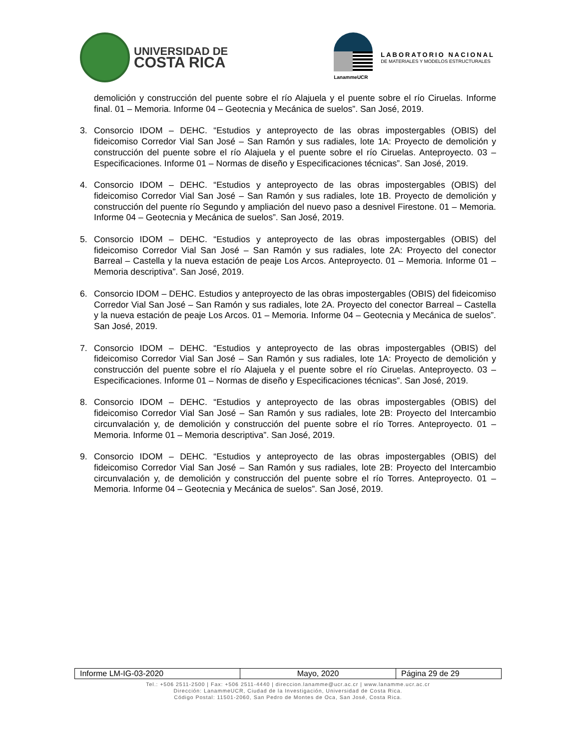UNIVERSIDAD DE
COSTA RICA
LanammeUCR
LABORATORIO NACIONAL
DE MATERIALES Y MODELOS ESTRUCTURALES
demolición y construcción del puente sobre el río Alajuela y el puente sobre el río Ciruelas. Informe final. 01 – Memoria. Informe 04 – Geotecnia y Mecánica de suelos”. San José, 2019.
3. Consorcio IDOM – DEHC. “Estudios y anteproyecto de las obras impostergables (OBIS) del fideicomiso Corredor Vial San José – San Ramón y sus radiales, lote 1A: Proyecto de demolición y construcción del puente sobre el río Alajuela y el puente sobre el río Ciruelas. Anteproyecto. 03 – Especificaciones. Informe 01 – Normas de diseño y Especificaciones técnicas”. San José, 2019.
4. Consorcio IDOM – DEHC. “Estudios y anteproyecto de las obras impostergables (OBIS) del fideicomiso Corredor Vial San José – San Ramón y sus radiales, lote 1B. Proyecto de demolición y construcción del puente río Segundo y ampliación del nuevo paso a desnivel Firestone. 01 – Memoria. Informe 04 – Geotecnia y Mecánica de suelos”. San José, 2019.
5. Consorcio IDOM – DEHC. “Estudios y anteproyecto de las obras impostergables (OBIS) del fideicomiso Corredor Vial San José – San Ramón y sus radiales, lote 2A: Proyecto del conector Barreal – Castella y la nueva estación de peaje Los Arcos. Anteproyecto. 01 – Memoria. Informe 01 – Memoria descriptiva”. San José, 2019.
6. Consorcio IDOM – DEHC. Estudios y anteproyecto de las obras impostergables (OBIS) del fideicomiso Corredor Vial San José – San Ramón y sus radiales, lote 2A. Proyecto del conector Barreal – Castella y la nueva estación de peaje Los Arcos. 01 – Memoria. Informe 04 – Geotecnia y Mecánica de suelos”. San José, 2019.
7. Consorcio IDOM – DEHC. “Estudios y anteproyecto de las obras impostergables (OBIS) del fideicomiso Corredor Vial San José – San Ramón y sus radiales, lote 1A: Proyecto de demolición y construcción del puente sobre el río Alajuela y el puente sobre el río Ciruelas. Anteproyecto. 03 – Especificaciones. Informe 01 – Normas de diseño y Especificaciones técnicas”. San José, 2019.
8. Consorcio IDOM – DEHC. “Estudios y anteproyecto de las obras impostergables (OBIS) del fideicomiso Corredor Vial San José – San Ramón y sus radiales, lote 2B: Proyecto del Intercambio circunvalación y, de demolición y construcción del puente sobre el río Torres. Anteproyecto. 01 – Memoria. Informe 01 – Memoria descriptiva”. San José, 2019.
9. Consorcio IDOM – DEHC. “Estudios y anteproyecto de las obras impostergables (OBIS) del fideicomiso Corredor Vial San José – San Ramón y sus radiales, lote 2B: Proyecto del Intercambio circunvalación y, de demolición y construcción del puente sobre el río Torres. Anteproyecto. 01 – Memoria. Informe 04 – Geotecnia y Mecánica de suelos”. San José, 2019.
| Informe LM-IG-03-2020 | Mayo, 2020 | Página 29 de 29 |
Tel.: +506 2511-2500 | Fax: +506 2511-4440 | direccion.lanamme@ucr.ac.cr | www.lanamme.ucr.ac.cr
Dirección: LanammeUCR, Ciudad de la Investigación, Universidad de Costa Rica.
Código Postal: 11501-2060, San Pedro de Montes de Oca, San José, Costa Rica.